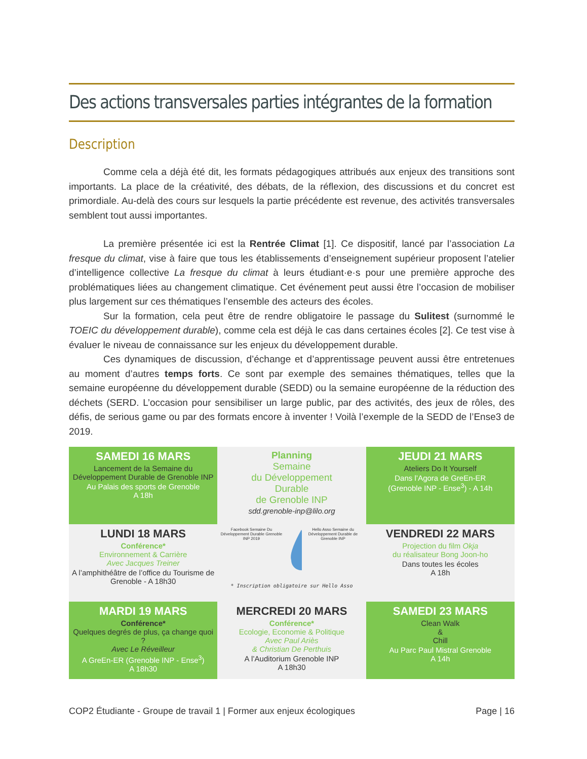Des actions transversales parties intégrantes de la formation
Description
Comme cela a déjà été dit, les formats pédagogiques attribués aux enjeux des transitions sont importants. La place de la créativité, des débats, de la réflexion, des discussions et du concret est primordiale. Au-delà des cours sur lesquels la partie précédente est revenue, des activités transversales semblent tout aussi importantes.
La première présentée ici est la Rentrée Climat [1]. Ce dispositif, lancé par l’association La fresque du climat, vise à faire que tous les établissements d’enseignement supérieur proposent l’atelier d’intelligence collective La fresque du climat à leurs étudiant·e·s pour une première approche des problématiques liées au changement climatique. Cet événement peut aussi être l’occasion de mobiliser plus largement sur ces thématiques l’ensemble des acteurs des écoles.
Sur la formation, cela peut être de rendre obligatoire le passage du Sulitest (surnommé le TOEIC du développement durable), comme cela est déjà le cas dans certaines écoles [2]. Ce test vise à évaluer le niveau de connaissance sur les enjeux du développement durable.
Ces dynamiques de discussion, d’échange et d’apprentissage peuvent aussi être entretenues au moment d’autres temps forts. Ce sont par exemple des semaines thématiques, telles que la semaine européenne du développement durable (SEDD) ou la semaine européenne de la réduction des déchets (SERD. L’occasion pour sensibiliser un large public, par des activités, des jeux de rôles, des défis, de serious game ou par des formats encore à inventer ! Voilà l’exemple de la SEDD de l’Ense3 de 2019.
SAMEDI 16 MARS
Lancement de la Semaine du Développement Durable de Grenoble INP
Au Palais des sports de Grenoble
A 18h
Planning
Semaine
du Développement
Durable
de Grenoble INP
sdd.grenoble-inp@lilo.org
JEUDI 21 MARS
Ateliers Do It Yourself
Dans l’Agora de GreEn-ER
(Grenoble INP - Ense<sup>3</sup>) - A 14h
LUNDI 18 MARS
Conférence*
Environnement & Carrière
Avec Jacques Treiner
A l’amphithéâtre de l’office du Tourisme de Grenoble - A 18h30
Facebook Semaine Du Développement Durable Grenoble INP 2019 Hello Asso Semaine du Développement Durable de Grenoble INP
* Inscription obligatoire sur Hello Asso
VENDREDI 22 MARS
Projection du film Okja
du réalisateur Bong Joon-ho
Dans toutes les écoles
A 18h
MARDI 19 MARS
Conférence*
Quelques degrés de plus, ça change quoi ?
Avec Le Réveilleur
A GreEn-ER (Grenoble INP - Ense<sup>3</sup>)
A 18h30
MERCREDI 20 MARS
Conférence*
Ecologie, Economie & Politique
Avec Paul Ariès
& Christian De Perthuis
A l’Auditorium Grenoble INP
A 18h30
SAMEDI 23 MARS
Clean Walk
&
Chill
Au Parc Paul Mistral Grenoble
A 14h
COP2 Étudiante - Groupe de travail 1 | Former aux enjeux écologiques Page | 16